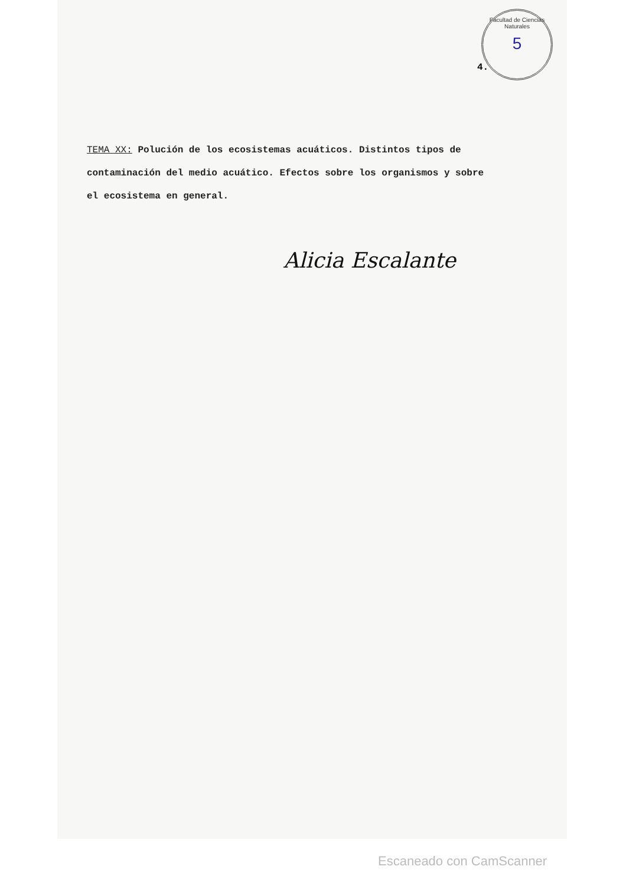Facultad de Ciencias Naturales
5
4.
TEMA XX: Polución de los ecosistemas acuáticos. Distintos tipos de contaminación del medio acuático. Efectos sobre los organismos y sobre el ecosistema en general.
Alicia Escalante
Escaneado con CamScanner